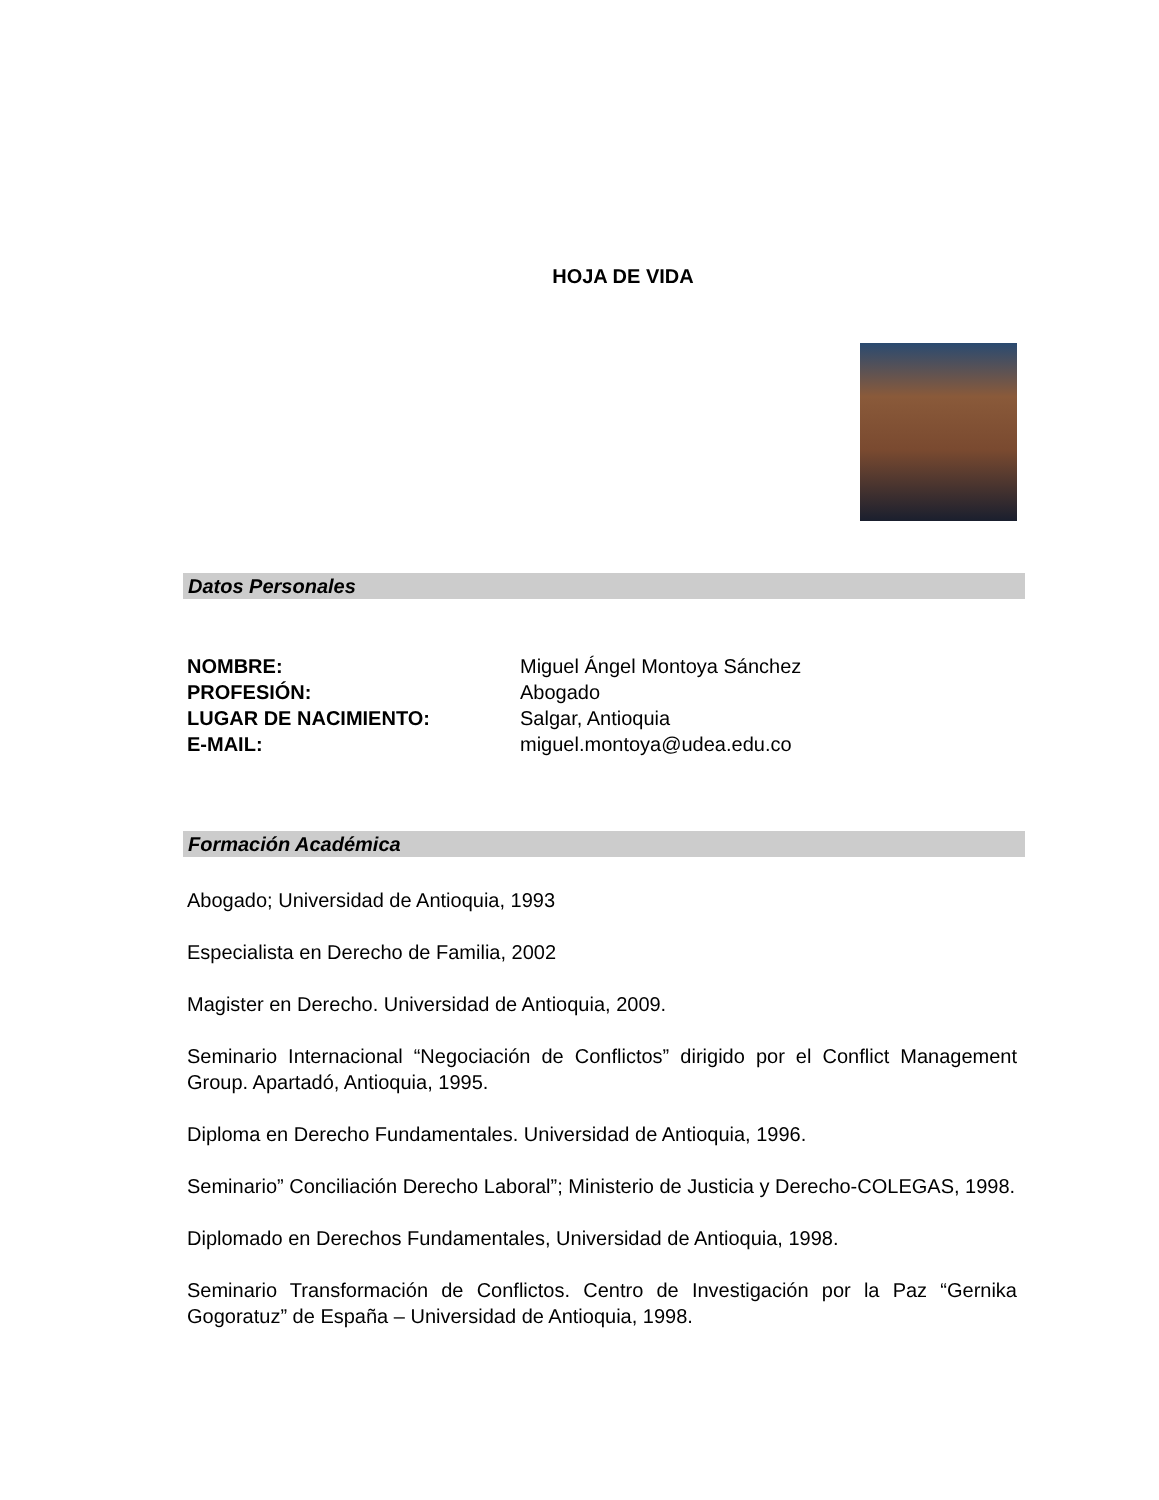HOJA DE VIDA
Datos Personales
NOMBRE: Miguel Ángel Montoya Sánchez
PROFESIÓN: Abogado
LUGAR DE NACIMIENTO: Salgar, Antioquia
E-MAIL: miguel.montoya@udea.edu.co
Formación Académica
Abogado; Universidad de Antioquia, 1993
Especialista en Derecho de Familia, 2002
Magister en Derecho. Universidad de Antioquia, 2009.
Seminario Internacional “Negociación de Conflictos” dirigido por el Conflict Management Group. Apartadó, Antioquia, 1995.
Diploma en Derecho Fundamentales. Universidad de Antioquia, 1996.
Seminario” Conciliación Derecho Laboral”; Ministerio de Justicia y Derecho-COLEGAS, 1998.
Diplomado en Derechos Fundamentales, Universidad de Antioquia, 1998.
Seminario Transformación de Conflictos. Centro de Investigación por la Paz “Gernika Gogoratuz” de España – Universidad de Antioquia, 1998.